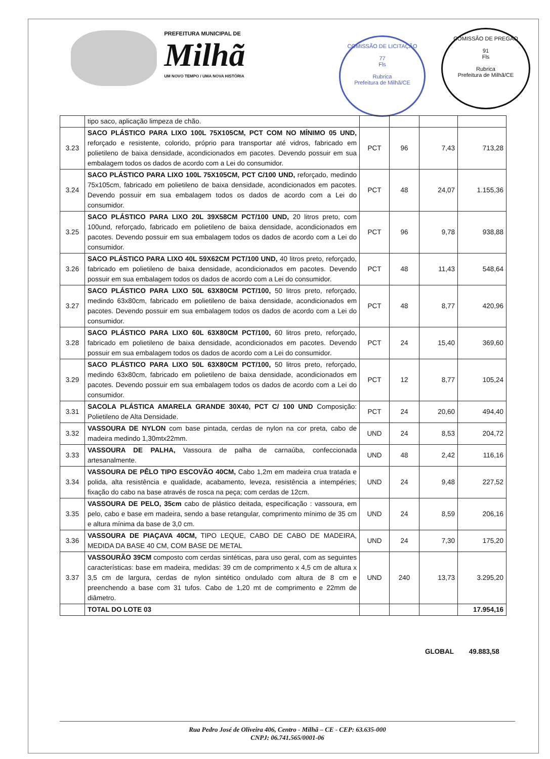PREFEITURA MUNICIPAL DE
Milhã
UM NOVO TEMPO / UMA NOVA HISTÓRIA
COMISSÃO DE LICITAÇÃO
77
Fls
Rubrica
Prefeitura de Milhã/CE
COMISSÃO DE PREGÃO
91
Fls
Rubrica
Prefeitura de Milhã/CE
| | tipo saco, aplicação limpeza de chão. | | | | |
| 3.23 | SACO PLÁSTICO PARA LIXO 100L 75X105CM, PCT COM NO MÍNIMO 05 UND, reforçado e resistente, colorido, próprio para transportar até vidros, fabricado em polietileno de baixa densidade, acondicionados em pacotes. Devendo possuir em sua embalagem todos os dados de acordo com a Lei do consumidor. | PCT | 96 | 7,43 | 713,28 |
| 3.24 | SACO PLÁSTICO PARA LIXO 100L 75X105CM, PCT C/100 UND, reforçado, medindo 75x105cm, fabricado em polietileno de baixa densidade, acondicionados em pacotes. Devendo possuir em sua embalagem todos os dados de acordo com a Lei do consumidor. | PCT | 48 | 24,07 | 1.155,36 |
| 3.25 | SACO PLÁSTICO PARA LIXO 20L 39X58CM PCT/100 UND, 20 litros preto, com 100und, reforçado, fabricado em polietileno de baixa densidade, acondicionados em pacotes. Devendo possuir em sua embalagem todos os dados de acordo com a Lei do consumidor. | PCT | 96 | 9,78 | 938,88 |
| 3.26 | SACO PLÁSTICO PARA LIXO 40L 59X62CM PCT/100 UND, 40 litros preto, reforçado, fabricado em polietileno de baixa densidade, acondicionados em pacotes. Devendo possuir em sua embalagem todos os dados de acordo com a Lei do consumidor. | PCT | 48 | 11,43 | 548,64 |
| 3.27 | SACO PLÁSTICO PARA LIXO 50L 63X80CM PCT/100, 50 litros preto, reforçado, medindo 63x80cm, fabricado em polietileno de baixa densidade, acondicionados em pacotes. Devendo possuir em sua embalagem todos os dados de acordo com a Lei do consumidor. | PCT | 48 | 8,77 | 420,96 |
| 3.28 | SACO PLÁSTICO PARA LIXO 60L 63X80CM PCT/100, 60 litros preto, reforçado, fabricado em polietileno de baixa densidade, acondicionados em pacotes. Devendo possuir em sua embalagem todos os dados de acordo com a Lei do consumidor. | PCT | 24 | 15,40 | 369,60 |
| 3.29 | SACO PLÁSTICO PARA LIXO 50L 63X80CM PCT/100, 50 litros preto, reforçado, medindo 63x80cm, fabricado em polietileno de baixa densidade, acondicionados em pacotes. Devendo possuir em sua embalagem todos os dados de acordo com a Lei do consumidor. | PCT | 12 | 8,77 | 105,24 |
| 3.31 | SACOLA PLÁSTICA AMARELA GRANDE 30X40, PCT C/ 100 UND Composição: Polietileno de Alta Densidade. | PCT | 24 | 20,60 | 494,40 |
| 3.32 | VASSOURA DE NYLON com base pintada, cerdas de nylon na cor preta, cabo de madeira medindo 1,30mtx22mm. | UND | 24 | 8,53 | 204,72 |
| 3.33 | VASSOURA DE PALHA, Vassoura de palha de carnaúba, confeccionada artesanalmente. | UND | 48 | 2,42 | 116,16 |
| 3.34 | VASSOURA DE PÊLO TIPO ESCOVÃO 40CM, Cabo 1,2m em madeira crua tratada e polida, alta resistência e qualidade, acabamento, leveza, resistência a intempéries; fixação do cabo na base através de rosca na peça; com cerdas de 12cm. | UND | 24 | 9,48 | 227,52 |
| 3.35 | VASSOURA DE PELO, 35cm cabo de plástico deitada, especificação : vassoura, em pelo, cabo e base em madeira, sendo a base retangular, comprimento mínimo de 35 cm e altura mínima da base de 3,0 cm. | UND | 24 | 8,59 | 206,16 |
| 3.36 | VASSOURA DE PIAÇAVA 40CM, TIPO LEQUE, CABO DE CABO DE MADEIRA, MEDIDA DA BASE 40 CM, COM BASE DE METAL | UND | 24 | 7,30 | 175,20 |
| 3.37 | VASSOURÃO 39CM composto com cerdas sintéticas, para uso geral, com as seguintes características: base em madeira, medidas: 39 cm de comprimento x 4,5 cm de altura x 3,5 cm de largura, cerdas de nylon sintético ondulado com altura de 8 cm e preenchendo a base com 31 tufos. Cabo de 1,20 mt de comprimento e 22mm de diâmetro. | UND | 240 | 13,73 | 3.295,20 |
| | TOTAL DO LOTE 03 | | | | 17.954,16 |
GLOBAL 49.883,58
Rua Pedro José de Oliveira 406, Centro - Milhã – CE - CEP: 63.635-000
CNPJ: 06.741.565/0001-06